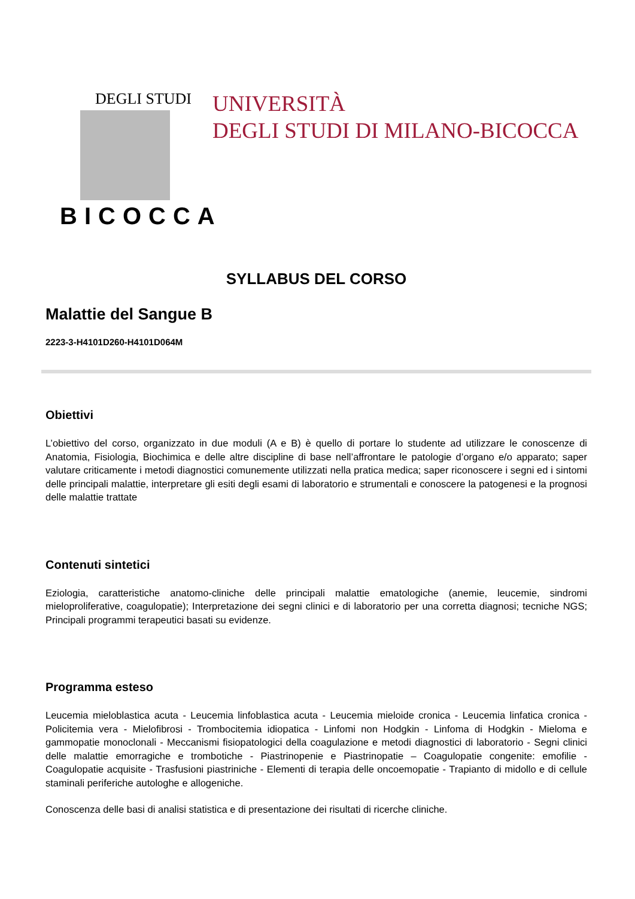DEGLI STUDI
BICOCCA
UNIVERSITÀ
DEGLI STUDI DI MILANO-BICOCCA
SYLLABUS DEL CORSO
Malattie del Sangue B
2223-3-H4101D260-H4101D064M
Obiettivi
L’obiettivo del corso, organizzato in due moduli (A e B) è quello di portare lo studente ad utilizzare le conoscenze di Anatomia, Fisiologia, Biochimica e delle altre discipline di base nell’affrontare le patologie d’organo e/o apparato; saper valutare criticamente i metodi diagnostici comunemente utilizzati nella pratica medica; saper riconoscere i segni ed i sintomi delle principali malattie, interpretare gli esiti degli esami di laboratorio e strumentali e conoscere la patogenesi e la prognosi delle malattie trattate
Contenuti sintetici
Eziologia, caratteristiche anatomo-cliniche delle principali malattie ematologiche (anemie, leucemie, sindromi mieloproliferative, coagulopatie); Interpretazione dei segni clinici e di laboratorio per una corretta diagnosi; tecniche NGS; Principali programmi terapeutici basati su evidenze.
Programma esteso
Leucemia mieloblastica acuta - Leucemia linfoblastica acuta - Leucemia mieloide cronica - Leucemia linfatica cronica - Policitemia vera - Mielofibrosi - Trombocitemia idiopatica - Linfomi non Hodgkin - Linfoma di Hodgkin - Mieloma e gammopatie monoclonali - Meccanismi fisiopatologici della coagulazione e metodi diagnostici di laboratorio - Segni clinici delle malattie emorragiche e trombotiche - Piastrinopenie e Piastrinopatie – Coagulopatie congenite: emofilie - Coagulopatie acquisite - Trasfusioni piastriniche - Elementi di terapia delle oncoemopatie - Trapianto di midollo e di cellule staminali periferiche autologhe e allogeniche.
Conoscenza delle basi di analisi statistica e di presentazione dei risultati di ricerche cliniche.